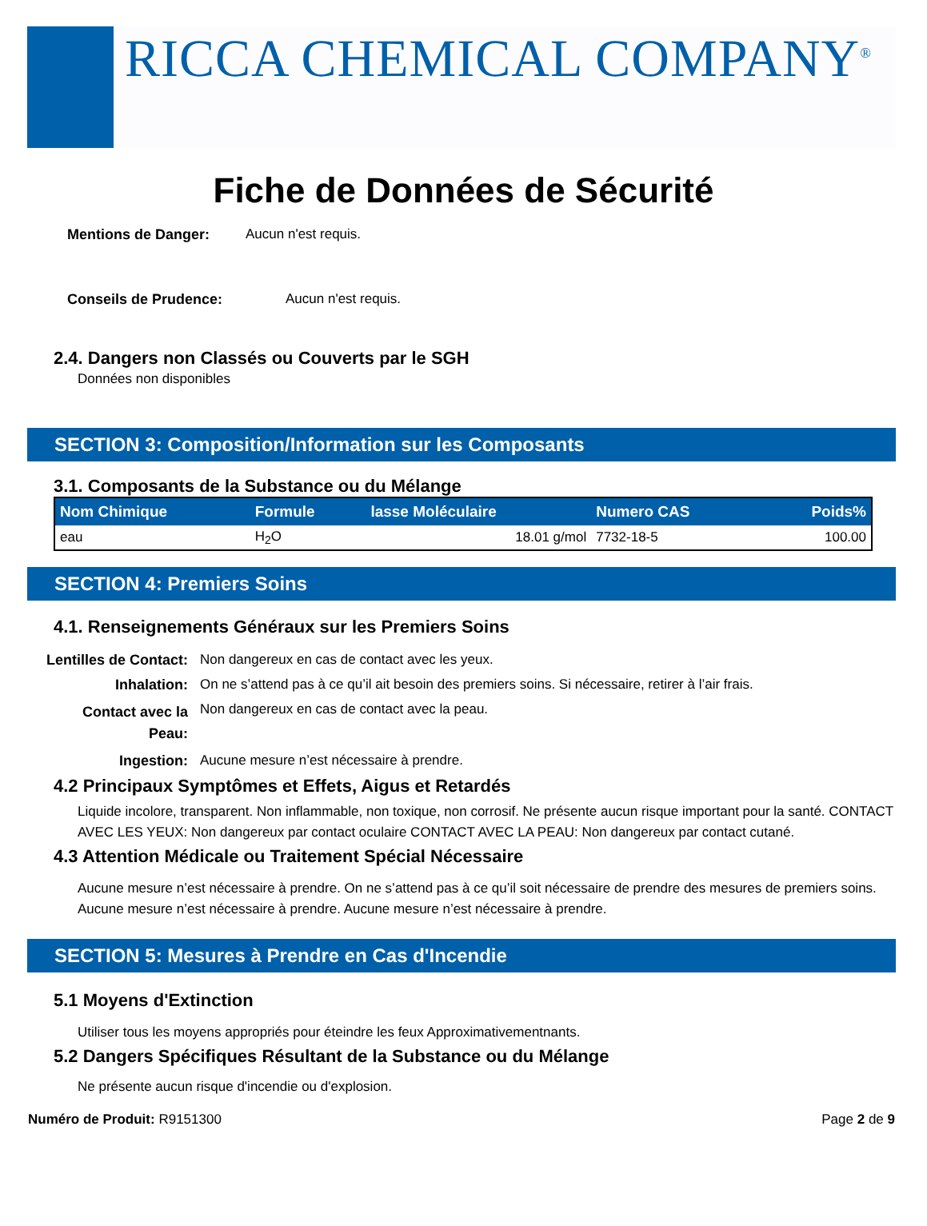RICCA CHEMICAL COMPANY<sup>®</sup>
Fiche de Données de Sécurité
Mentions de Danger: Aucun n'est requis.
Conseils de Prudence: Aucun n'est requis.
2.4. Dangers non Classés ou Couverts par le SGH
Données non disponibles
SECTION 3: Composition/Information sur les Composants
3.1. Composants de la Substance ou du Mélange
| Nom Chimique | Formule | lasse Moléculaire | Numero CAS | Poids% |
| --- | --- | --- | --- | --- |
| eau | H<sub>2</sub>O | 18.01 g/mol | 7732-18-5 | 100.00 |
SECTION 4: Premiers Soins
4.1. Renseignements Généraux sur les Premiers Soins
Lentilles de Contact: Non dangereux en cas de contact avec les yeux. Inhalation: On ne s’attend pas à ce qu’il ait besoin des premiers soins. Si nécessaire, retirer à l’air frais. Contact avec la
Peau: Non dangereux en cas de contact avec la peau. Ingestion: Aucune mesure n’est nécessaire à prendre.
4.2 Principaux Symptômes et Effets, Aigus et Retardés
Liquide incolore, transparent. Non inflammable, non toxique, non corrosif. Ne présente aucun risque important pour la santé. CONTACT AVEC LES YEUX: Non dangereux par contact oculaire CONTACT AVEC LA PEAU: Non dangereux par contact cutané.
4.3 Attention Médicale ou Traitement Spécial Nécessaire
Aucune mesure n’est nécessaire à prendre. On ne s’attend pas à ce qu’il soit nécessaire de prendre des mesures de premiers soins. Aucune mesure n’est nécessaire à prendre. Aucune mesure n’est nécessaire à prendre.
SECTION 5: Mesures à Prendre en Cas d'Incendie
5.1 Moyens d'Extinction
Utiliser tous les moyens appropriés pour éteindre les feux Approximativementnants.
5.2 Dangers Spécifiques Résultant de la Substance ou du Mélange
Ne présente aucun risque d'incendie ou d'explosion.
Numéro de Produit: R9151300 Page 2 de 9